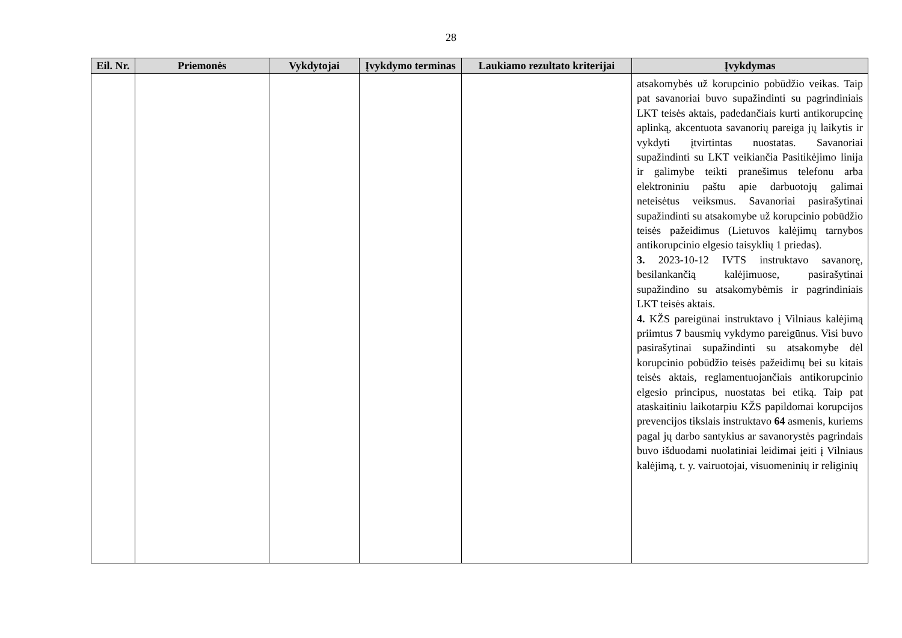28
| Eil. Nr. | Priemonės | Vykdytojai | Įvykdymo terminas | Laukiamo rezultato kriterijai | Įvykdymas |
| --- | --- | --- | --- | --- | --- |
| | | | | | atsakomybės už korupcinio pobūdžio veikas. Taip pat savanoriai buvo supažindinti su pagrindiniais LKT teisės aktais, padedančiais kurti antikorupcinę aplinką, akcentuota savanorių pareiga jų laikytis ir vykdyti įtvirtintas nuostatas. Savanoriai supažindinti su LKT veikiančia Pasitikėjimo linija ir galimybe teikti pranešimus telefonu arba elektroniniu paštu apie darbuotojų galimai neteisėtus veiksmus. Savanoriai pasirašytinai supažindinti su atsakomybe už korupcinio pobūdžio teisės pažeidimus (Lietuvos kalėjimų tarnybos antikorupcinio elgesio taisyklių 1 priedas). 3. 2023-10-12 IVTS instruktavo savanorę, besilankančią kalėjimuose, pasirašytinai supažindino su atsakomybėmis ir pagrindiniais LKT teisės aktais. 4. KŽS pareigūnai instruktavo į Vilniaus kalėjimą priimtus 7 bausmių vykdymo pareigūnus. Visi buvo pasirašytinai supažindinti su atsakomybe dėl korupcinio pobūdžio teisės pažeidimų bei su kitais teisės aktais, reglamentuojančiais antikorupcinio elgesio principus, nuostatas bei etiką. Taip pat ataskaitiniu laikotarpiu KŽS papildomai korupcijos prevencijos tikslais instruktavo 64 asmenis, kuriems pagal jų darbo santykius ar savanorystės pagrindais buvo išduodami nuolatiniai leidimai įeiti į Vilniaus kalėjimą, t. y. vairuotojai, visuomeninių ir religinių |